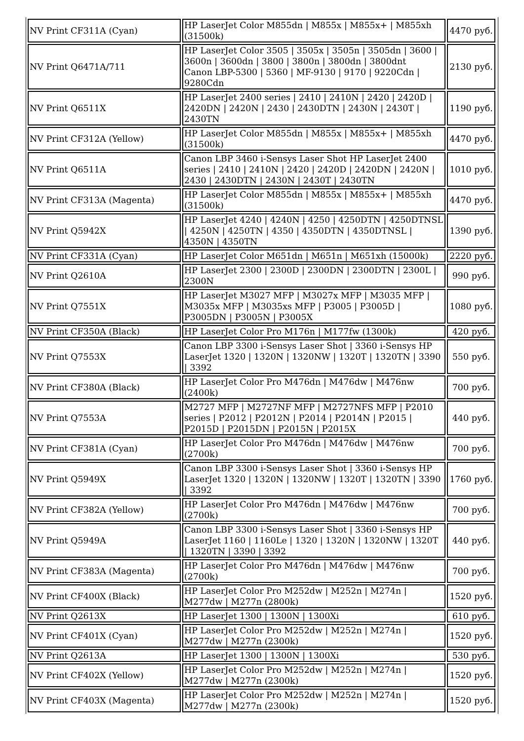| NV Print CF311A (Cyan) | HP LaserJet Color M855dn / M855x / M855x+ / M855xh (31500k) | 4470 руб. |
| NV Print Q6471A/711 | HP LaserJet Color 3505 / 3505x / 3505n / 3505dn / 3600 / 3600n / 3600dn / 3800 / 3800n / 3800dn / 3800dnt Canon LBP-5300 / 5360 / MF-9130 / 9170 / 9220Cdn / 9280Cdn | 2130 руб. |
| NV Print Q6511X | HP LaserJet 2400 series / 2410 / 2410N / 2420 / 2420D / 2420DN / 2420N / 2430 / 2430DTN / 2430N / 2430T / 2430TN | 1190 руб. |
| NV Print CF312A (Yellow) | HP LaserJet Color M855dn / M855x / M855x+ / M855xh (31500k) | 4470 руб. |
| NV Print Q6511A | Canon LBP 3460 i-Sensys Laser Shot HP LaserJet 2400 series / 2410 / 2410N / 2420 / 2420D / 2420DN / 2420N / 2430 / 2430DTN / 2430N / 2430T / 2430TN | 1010 руб. |
| NV Print CF313A (Magenta) | HP LaserJet Color M855dn / M855x / M855x+ / M855xh (31500k) | 4470 руб. |
| NV Print Q5942X | HP LaserJet 4240 / 4240N / 4250 / 4250DTN / 4250DTNSL / 4250N / 4250TN / 4350 / 4350DTN / 4350DTNSL / 4350N / 4350TN | 1390 руб. |
| NV Print CF331A (Cyan) | HP LaserJet Color M651dn / M651n / M651xh (15000k) | 2220 руб. |
| NV Print Q2610A | HP LaserJet 2300 / 2300D / 2300DN / 2300DTN / 2300L / 2300N | 990 руб. |
| NV Print Q7551X | HP LaserJet M3027 MFP / M3027x MFP / M3035 MFP / M3035x MFP / M3035xs MFP / P3005 / P3005D / P3005DN / P3005N / P3005X | 1080 руб. |
| NV Print CF350A (Black) | HP LaserJet Color Pro M176n / M177fw (1300k) | 420 руб. |
| NV Print Q7553X | Canon LBP 3300 i-Sensys Laser Shot / 3360 i-Sensys HP LaserJet 1320 / 1320N / 1320NW / 1320T / 1320TN / 3390 / 3392 | 550 руб. |
| NV Print CF380A (Black) | HP LaserJet Color Pro M476dn / M476dw / M476nw (2400k) | 700 руб. |
| NV Print Q7553A | M2727 MFP / M2727NF MFP / M2727NFS MFP / P2010 series / P2012 / P2012N / P2014 / P2014N / P2015 / P2015D / P2015DN / P2015N / P2015X | 440 руб. |
| NV Print CF381A (Cyan) | HP LaserJet Color Pro M476dn / M476dw / M476nw (2700k) | 700 руб. |
| NV Print Q5949X | Canon LBP 3300 i-Sensys Laser Shot / 3360 i-Sensys HP LaserJet 1320 / 1320N / 1320NW / 1320T / 1320TN / 3390 / 3392 | 1760 руб. |
| NV Print CF382A (Yellow) | HP LaserJet Color Pro M476dn / M476dw / M476nw (2700k) | 700 руб. |
| NV Print Q5949A | Canon LBP 3300 i-Sensys Laser Shot / 3360 i-Sensys HP LaserJet 1160 / 1160Le / 1320 / 1320N / 1320NW / 1320T / 1320TN / 3390 / 3392 | 440 руб. |
| NV Print CF383A (Magenta) | HP LaserJet Color Pro M476dn / M476dw / M476nw (2700k) | 700 руб. |
| NV Print CF400X (Black) | HP LaserJet Color Pro M252dw / M252n / M274n / M277dw / M277n (2800k) | 1520 руб. |
| NV Print Q2613X | HP LaserJet 1300 / 1300N / 1300Xi | 610 руб. |
| NV Print CF401X (Cyan) | HP LaserJet Color Pro M252dw / M252n / M274n / M277dw / M277n (2300k) | 1520 руб. |
| NV Print Q2613A | HP LaserJet 1300 / 1300N / 1300Xi | 530 руб. |
| NV Print CF402X (Yellow) | HP LaserJet Color Pro M252dw / M252n / M274n / M277dw / M277n (2300k) | 1520 руб. |
| NV Print CF403X (Magenta) | HP LaserJet Color Pro M252dw / M252n / M274n / M277dw / M277n (2300k) | 1520 руб. |